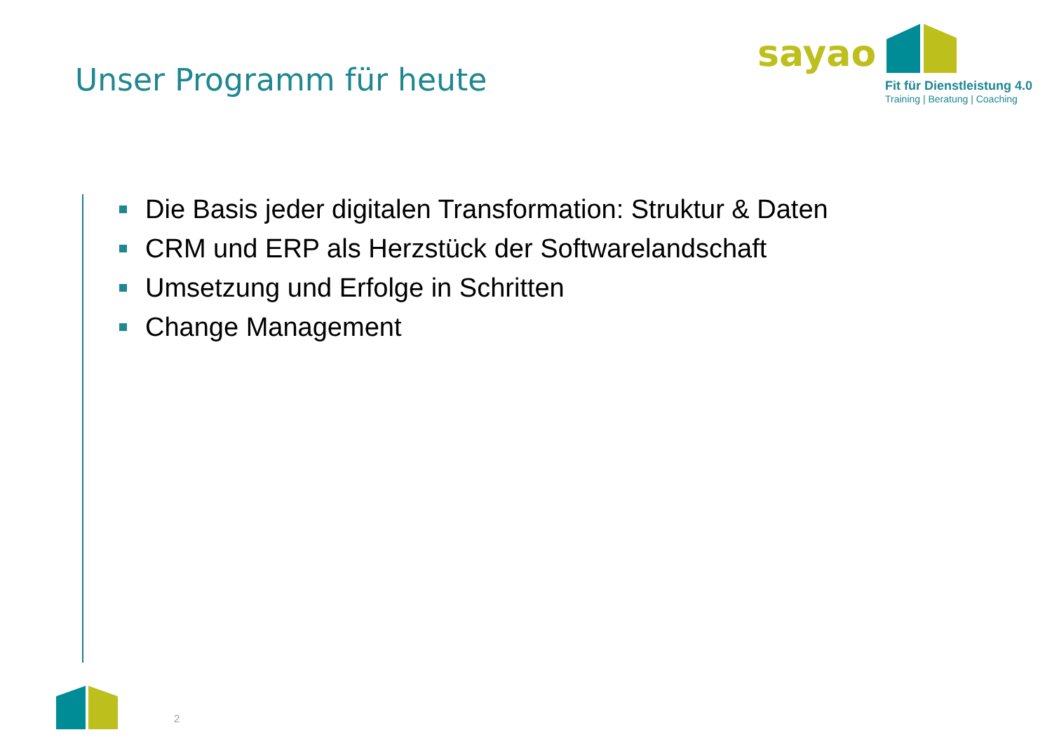Unser Programm für heute
sayao
Fit für Dienstleistung 4.0
Training | Beratung | Coaching
Die Basis jeder digitalen Transformation: Struktur & Daten
CRM und ERP als Herzstück der Softwarelandschaft
Umsetzung und Erfolge in Schritten
Change Management
2